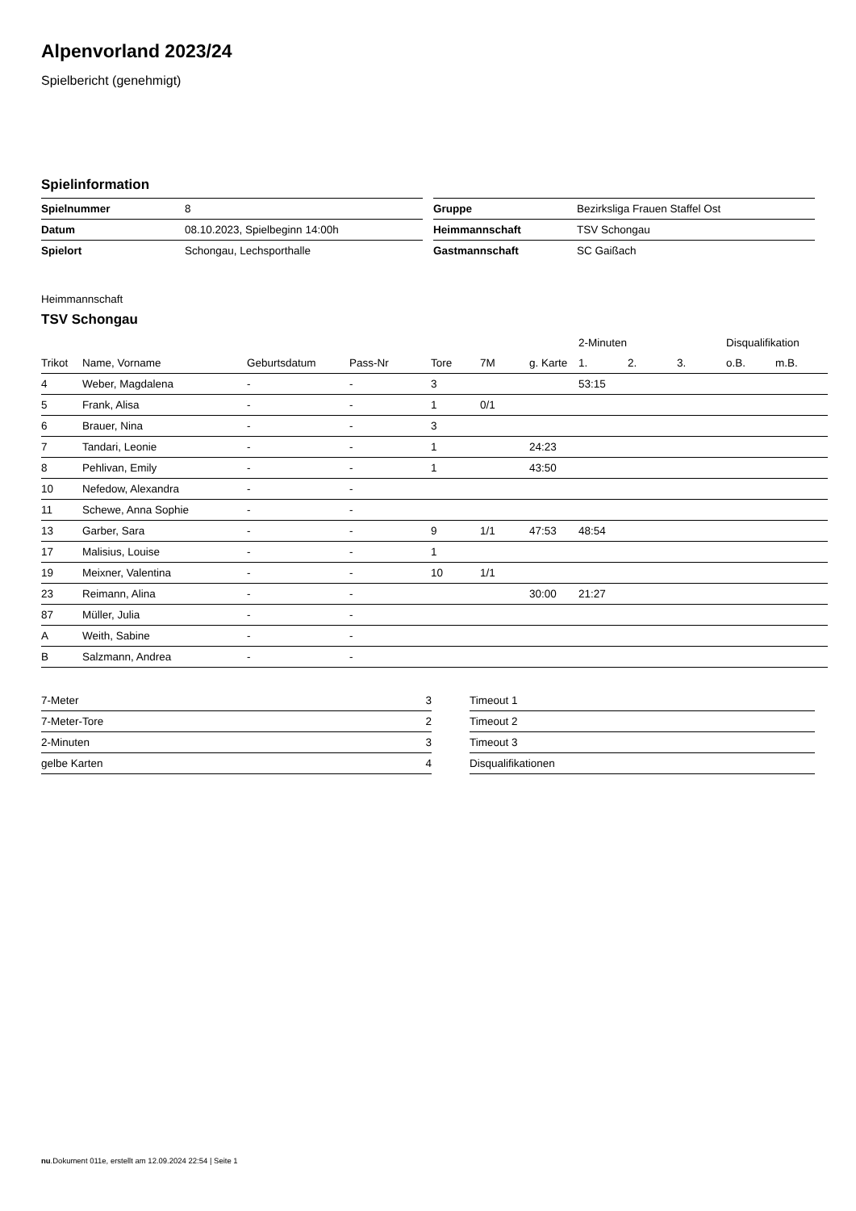Alpenvorland 2023/24
Spielbericht (genehmigt)
Spielinformation
| Spielnummer | 8 |
| Datum | 08.10.2023, Spielbeginn 14:00h |
| Spielort | Schongau, Lechsporthalle |
| Gruppe | Bezirksliga Frauen Staffel Ost |
| Heimmannschaft | TSV Schongau |
| Gastmannschaft | SC Gaißach |
Heimmannschaft
TSV Schongau
| | | | | | | | 2-Minuten | | | Disqualifikation | |
| --- | --- | --- | --- | --- | --- | --- | --- | --- | --- | --- | --- |
| Trikot | Name, Vorname | Geburtsdatum | Pass-Nr | Tore | 7M | g. Karte | 1. | 2. | 3. | o.B. | m.B. |
| 4 | Weber, Magdalena | - | - | 3 | | | 53:15 | | | | |
| 5 | Frank, Alisa | - | - | 1 | 0/1 | | | | | | |
| 6 | Brauer, Nina | - | - | 3 | | | | | | | |
| 7 | Tandari, Leonie | - | - | 1 | | 24:23 | | | | | |
| 8 | Pehlivan, Emily | - | - | 1 | | 43:50 | | | | | |
| 10 | Nefedow, Alexandra | - | - | | | | | | | | |
| 11 | Schewe, Anna Sophie | - | - | | | | | | | | |
| 13 | Garber, Sara | - | - | 9 | 1/1 | 47:53 | 48:54 | | | | |
| 17 | Malisius, Louise | - | - | 1 | | | | | | | |
| 19 | Meixner, Valentina | - | - | 10 | 1/1 | | | | | | |
| 23 | Reimann, Alina | - | - | | | 30:00 | 21:27 | | | | |
| 87 | Müller, Julia | - | - | | | | | | | | |
| A | Weith, Sabine | - | - | | | | | | | | |
| B | Salzmann, Andrea | - | - | | | | | | | | |
| 7-Meter | 3 |
| 7-Meter-Tore | 2 |
| 2-Minuten | 3 |
| gelbe Karten | 4 |
| Timeout 1 |
| Timeout 2 |
| Timeout 3 |
| Disqualifikationen |
nu.Dokument 011e, erstellt am 12.09.2024 22:54 | Seite 1